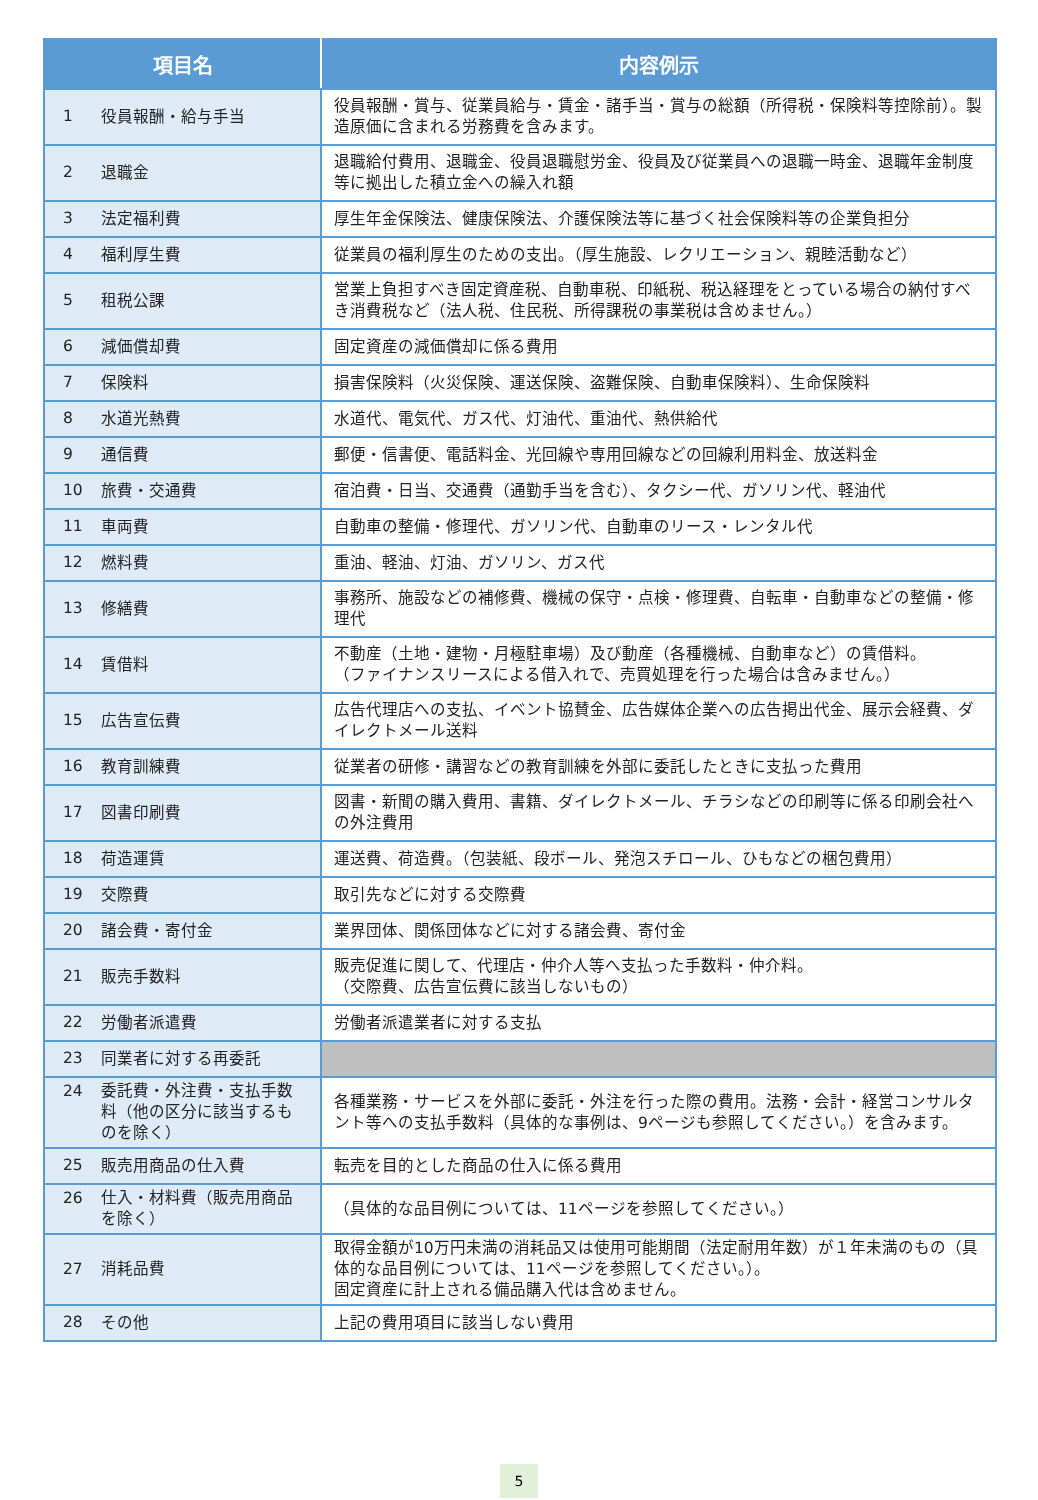| 項目名 | 内容例示 |
| --- | --- |
| 1 役員報酬・給与手当 | 役員報酬・賞与、従業員給与・賃金・諸手当・賞与の総額（所得税・保険料等控除前）。製造原価に含まれる労務費を含みます。 |
| 2 退職金 | 退職給付費用、退職金、役員退職慰労金、役員及び従業員への退職一時金、退職年金制度等に拠出した積立金への繰入れ額 |
| 3 法定福利費 | 厚生年金保険法、健康保険法、介護保険法等に基づく社会保険料等の企業負担分 |
| 4 福利厚生費 | 従業員の福利厚生のための支出。（厚生施設、レクリエーション、親睦活動など） |
| 5 租税公課 | 営業上負担すべき固定資産税、自動車税、印紙税、税込経理をとっている場合の納付すべき消費税など（法人税、住民税、所得課税の事業税は含めません。） |
| 6 減価償却費 | 固定資産の減価償却に係る費用 |
| 7 保険料 | 損害保険料（火災保険、運送保険、盗難保険、自動車保険料）、生命保険料 |
| 8 水道光熱費 | 水道代、電気代、ガス代、灯油代、重油代、熱供給代 |
| 9 通信費 | 郵便・信書便、電話料金、光回線や専用回線などの回線利用料金、放送料金 |
| 10 旅費・交通費 | 宿泊費・日当、交通費（通勤手当を含む）、タクシー代、ガソリン代、軽油代 |
| 11 車両費 | 自動車の整備・修理代、ガソリン代、自動車のリース・レンタル代 |
| 12 燃料費 | 重油、軽油、灯油、ガソリン、ガス代 |
| 13 修繕費 | 事務所、施設などの補修費、機械の保守・点検・修理費、自転車・自動車などの整備・修理代 |
| 14 賃借料 | 不動産（土地・建物・月極駐車場）及び動産（各種機械、自動車など）の賃借料。 （ファイナンスリースによる借入れで、売買処理を行った場合は含みません。） |
| 15 広告宣伝費 | 広告代理店への支払、イベント協賛金、広告媒体企業への広告掲出代金、展示会経費、ダイレクトメール送料 |
| 16 教育訓練費 | 従業者の研修・講習などの教育訓練を外部に委託したときに支払った費用 |
| 17 図書印刷費 | 図書・新聞の購入費用、書籍、ダイレクトメール、チラシなどの印刷等に係る印刷会社への外注費用 |
| 18 荷造運賃 | 運送費、荷造費。（包装紙、段ボール、発泡スチロール、ひもなどの梱包費用） |
| 19 交際費 | 取引先などに対する交際費 |
| 20 諸会費・寄付金 | 業界団体、関係団体などに対する諸会費、寄付金 |
| 21 販売手数料 | 販売促進に関して、代理店・仲介人等へ支払った手数料・仲介料。 （交際費、広告宣伝費に該当しないもの） |
| 22 労働者派遣費 | 労働者派遣業者に対する支払 |
| 23 同業者に対する再委託 | |
| 24 委託費・外注費・支払手数料（他の区分に該当するものを除く） | 各種業務・サービスを外部に委託・外注を行った際の費用。法務・会計・経営コンサルタント等への支払手数料（具体的な事例は、9ページも参照してください。）を含みます。 |
| 25 販売用商品の仕入費 | 転売を目的とした商品の仕入に係る費用 |
| 26 仕入・材料費（販売用商品を除く） | （具体的な品目例については、11ページを参照してください。） |
| 27 消耗品費 | 取得金額が10万円未満の消耗品又は使用可能期間（法定耐用年数）が１年未満のもの（具体的な品目例については、11ページを参照してください。）。 固定資産に計上される備品購入代は含めません。 |
| 28 その他 | 上記の費用項目に該当しない費用 |
5